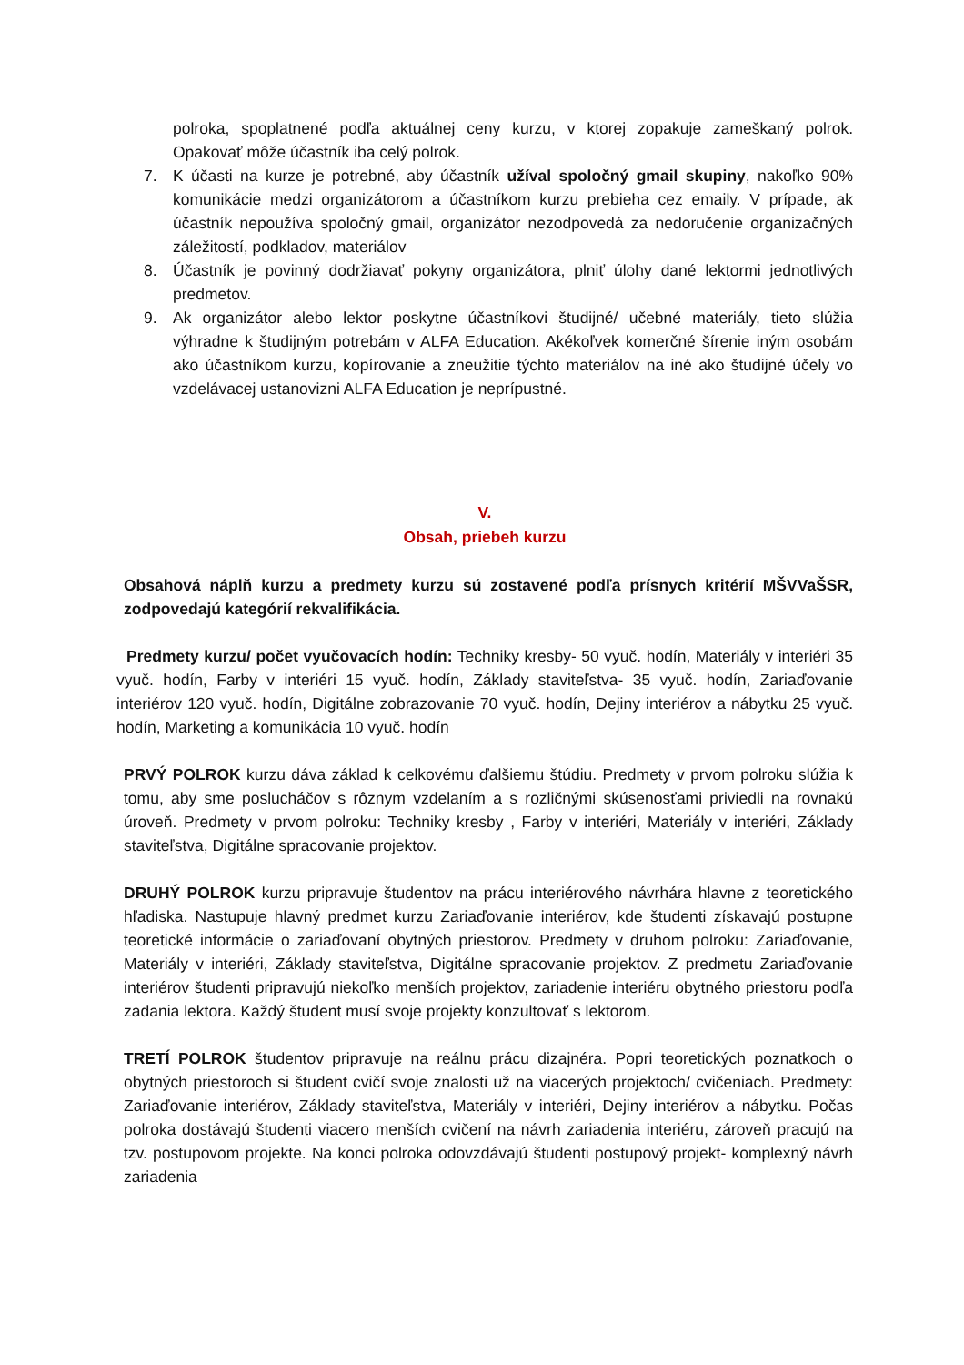polroka, spoplatnené podľa aktuálnej ceny kurzu, v ktorej zopakuje zameškaný polrok. Opakovať môže účastník iba celý polrok.
7. K účasti na kurze je potrebné, aby účastník užíval spoločný gmail skupiny, nakoľko 90% komunikácie medzi organizátorom a účastníkom kurzu prebieha cez emaily. V prípade, ak účastník nepoužíva spoločný gmail, organizátor nezodpovedá za nedoručenie organizačných záležitostí, podkladov, materiálov
8. Účastník je povinný dodržiavať pokyny organizátora, plniť úlohy dané lektormi jednotlivých predmetov.
9. Ak organizátor alebo lektor poskytne účastníkovi študijné/ učebné materiály, tieto slúžia výhradne k študijným potrebám v ALFA Education. Akékoľvek komerčné šírenie iným osobám ako účastníkom kurzu, kopírovanie a zneužitie týchto materiálov na iné ako študijné účely vo vzdelávacej ustanovizni ALFA Education je neprípustné.
V.
Obsah, priebeh kurzu
Obsahová náplň kurzu a predmety kurzu sú zostavené podľa prísnych kritérií MŠVVaŠSR, zodpovedajú kategórií rekvalifikácia.
Predmety kurzu/ počet vyučovacích hodín: Techniky kresby- 50 vyuč. hodín, Materiály v interiéri 35 vyuč. hodín, Farby v interiéri 15 vyuč. hodín, Základy staviteľstva- 35 vyuč. hodín, Zariaďovanie interiérov 120 vyuč. hodín, Digitálne zobrazovanie 70 vyuč. hodín, Dejiny interiérov a nábytku 25 vyuč. hodín, Marketing a komunikácia 10 vyuč. hodín
PRVÝ POLROK kurzu dáva základ k celkovému ďalšiemu štúdiu. Predmety v prvom polroku slúžia k tomu, aby sme poslucháčov s rôznym vzdelaním a s rozličnými skúsenosťami priviedli na rovnakú úroveň. Predmety v prvom polroku: Techniky kresby , Farby v interiéri, Materiály v interiéri, Základy staviteľstva, Digitálne spracovanie projektov.
DRUHÝ POLROK kurzu pripravuje študentov na prácu interiérového návrhára hlavne z teoretického hľadiska. Nastupuje hlavný predmet kurzu Zariaďovanie interiérov, kde študenti získavajú postupne teoretické informácie o zariaďovaní obytných priestorov. Predmety v druhom polroku: Zariaďovanie, Materiály v interiéri, Základy staviteľstva, Digitálne spracovanie projektov. Z predmetu Zariaďovanie interiérov študenti pripravujú niekoľko menších projektov, zariadenie interiéru obytného priestoru podľa zadania lektora. Každý študent musí svoje projekty konzultovať s lektorom.
TRETÍ POLROK študentov pripravuje na reálnu prácu dizajnéra. Popri teoretických poznatkoch o obytných priestoroch si študent cvičí svoje znalosti už na viacerých projektoch/ cvičeniach. Predmety: Zariaďovanie interiérov, Základy staviteľstva, Materiály v interiéri, Dejiny interiérov a nábytku. Počas polroka dostávajú študenti viacero menších cvičení na návrh zariadenia interiéru, zároveň pracujú na tzv. postupovom projekte. Na konci polroka odovzdávajú študenti postupový projekt- komplexný návrh zariadenia